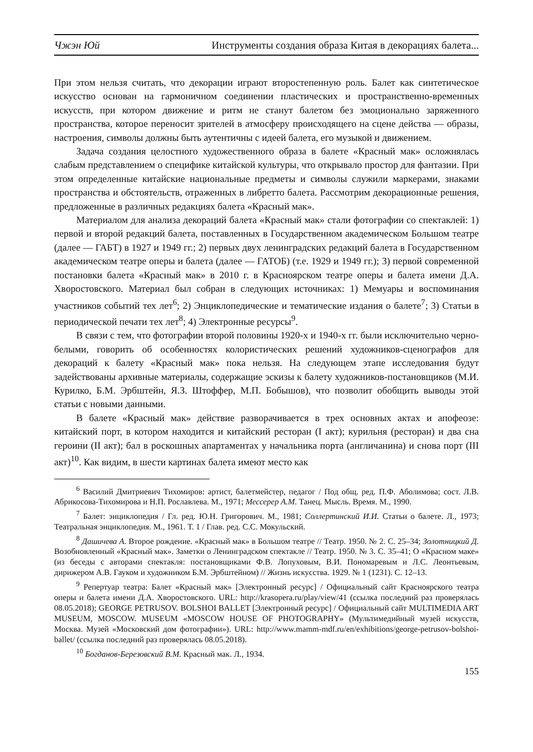Чжэн Юй Инструменты создания образа Китая в декорациях балета...
При этом нельзя считать, что декорации играют второстепенную роль. Балет как синтетическое искусство основан на гармоничном соединении пластических и пространственно-временных искусств, при котором движение и ритм не станут балетом без эмоционально заряженного пространства, которое переносит зрителей в атмосферу происходящего на сцене действа — образы, настроения, символы должны быть аутентичны с идеей балета, его музыкой и движением.
Задача создания целостного художественного образа в балете «Красный мак» осложнялась слабым представлением о специфике китайской культуры, что открывало простор для фантазии. При этом определенные китайские национальные предметы и символы служили маркерами, знаками пространства и обстоятельств, отраженных в либретто балета. Рассмотрим декорационные решения, предложенные в различных редакциях балета «Красный мак».
Материалом для анализа декораций балета «Красный мак» стали фотографии со спектаклей: 1) первой и второй редакций балета, поставленных в Государственном академическом Большом театре (далее — ГАБТ) в 1927 и 1949 гг.; 2) первых двух ленинградских редакций балета в Государственном академическом театре оперы и балета (далее — ГАТОБ) (т.е. 1929 и 1949 гг.); 3) первой современной постановки балета «Красный мак» в 2010 г. в Красноярском театре оперы и балета имени Д.А. Хворостовского. Материал был собран в следующих источниках: 1) Мемуары и воспоминания участников событий тех лет<sup>6</sup>; 2) Энциклопедические и тематические издания о балете<sup>7</sup>; 3) Статьи в периодической печати тех лет<sup>8</sup>; 4) Электронные ресурсы<sup>9</sup>.
В связи с тем, что фотографии второй половины 1920-х и 1940-х гг. были исключительно черно-белыми, говорить об особенностях колористических решений художников-сценографов для декораций к балету «Красный мак» пока нельзя. На следующем этапе исследования будут задействованы архивные материалы, содержащие эскизы к балету художников-постановщиков (М.И. Курилко, Б.М. Эрбштейн, Я.З. Штоффер, М.П. Бобышов), что позволит обобщить выводы этой статьи с новыми данными.
В балете «Красный мак» действие разворачивается в трех основных актах и апофеозе: китайский порт, в котором находится и китайский ресторан (I акт); курильня (ресторан) и два сна героини (II акт); бал в роскошных апартаментах у начальника порта (англичанина) и снова порт (III акт)<sup>10</sup>. Как видим, в шести картинах балета имеют место как
<sup>6</sup> Василий Дмитриевич Тихомиров: артист, балетмейстер, педагог / Под общ. ред. П.Ф. Аболимова; сост. Л.В. Абрикосова-Тихомирова и Н.П. Рославлева. М., 1971; Мессерер А.М. Танец. Мысль. Время. М., 1990.
<sup>7</sup> Балет: энциклопедия / Гл. ред. Ю.Н. Григорович. М., 1981; Соллертинский И.И. Статьи о балете. Л., 1973; Театральная энциклопедия. М., 1961. Т. 1 / Глав. ред. С.С. Мокульский.
<sup>8</sup> Дашичева А. Второе рождение. «Красный мак» в Большом театре // Театр. 1950. № 2. С. 25–34; Золотницкий Д. Возобновленный «Красный мак». Заметки о Ленинградском спектакле // Театр. 1950. № 3. С. 35–41; О «Красном маке» (из беседы с авторами спектакля: постановщиками Ф.В. Лопуховым, В.И. Пономаревым и Л.С. Леонтьевым, дирижером А.В. Гауком и художником Б.М. Эрбштейном) // Жизнь искусства. 1929. № 1 (1231). С. 12–13.
<sup>9</sup> Репертуар театра: Балет «Красный мак» [Электронный ресурс] / Официальный сайт Красноярского театра оперы и балета имени Д.А. Хворостовского. URL: http://krasopera.ru/play/view/41 (ссылка последний раз проверялась 08.05.2018); GEORGE PETRUSOV. BOLSHOI BALLET [Электронный ресурс] / Официальный сайт MULTIMEDIA ART MUSEUM, MOSCOW. MUSEUM «MOSCOW HOUSE OF PHOTOGRAPHY» (Мультимедийный музей искусств, Москва. Музей «Московский дом фотографии»). URL: http://www.mamm-mdf.ru/en/exhibitions/george-petrusov-bolshoi-ballet/ (ссылка последний раз проверялась 08.05.2018).
<sup>10</sup> Богданов-Березовский В.М. Красный мак. Л., 1934.
155